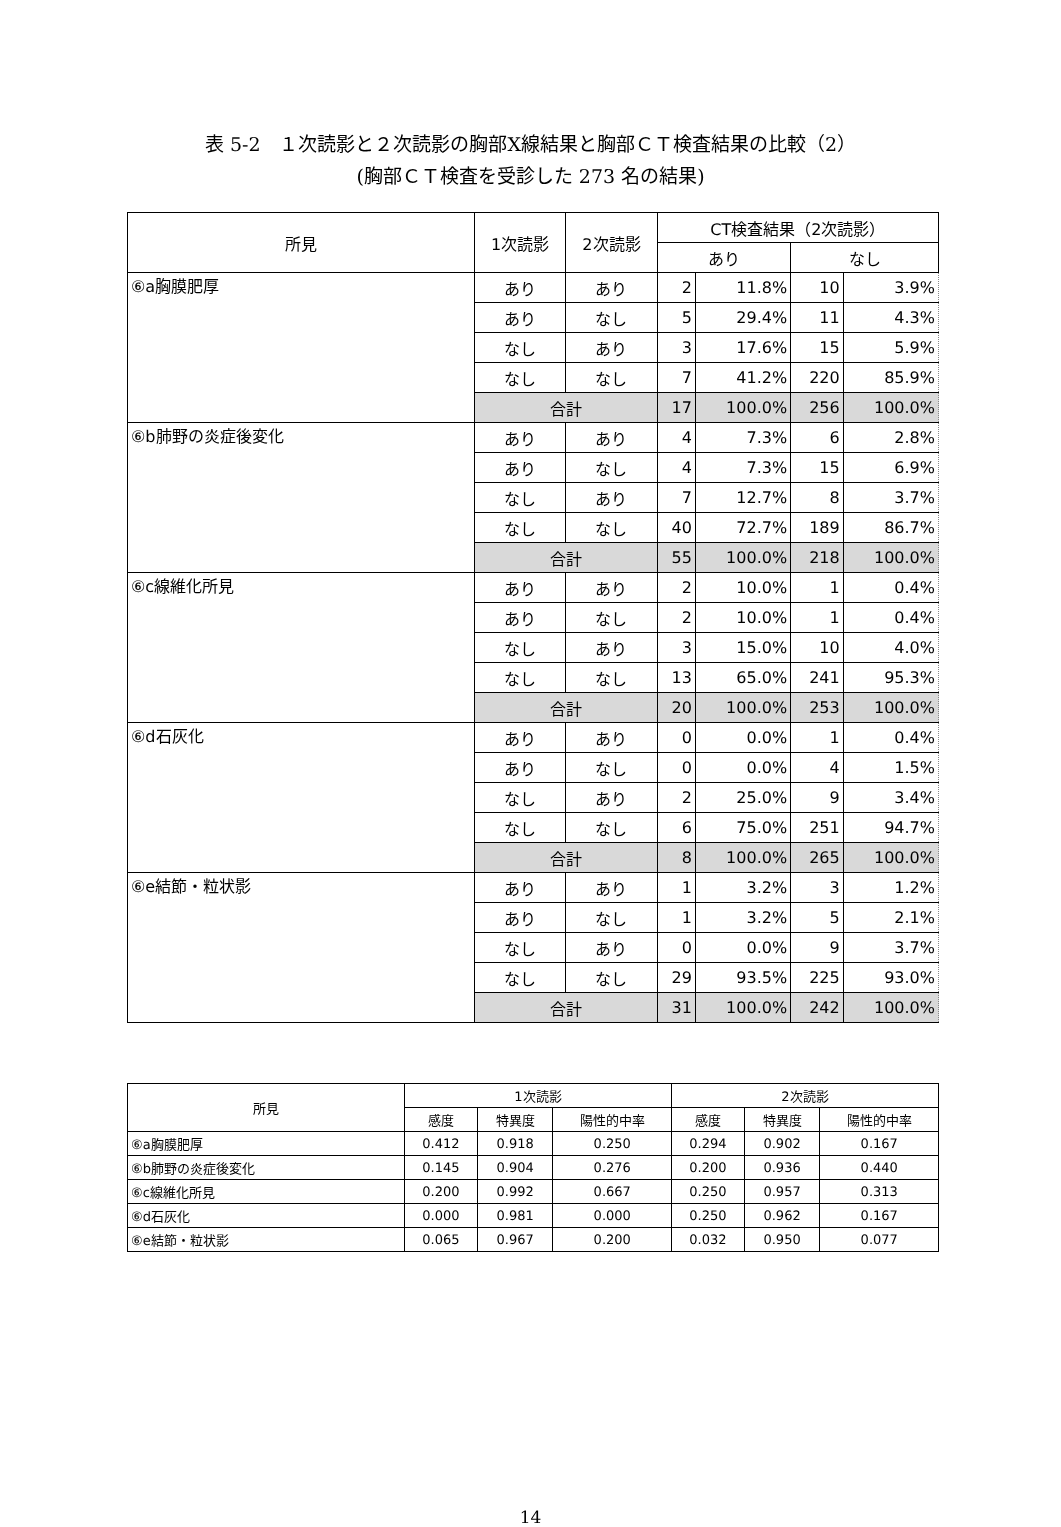表 5-2　１次読影と２次読影の胸部X線結果と胸部ＣＴ検査結果の比較（2）
(胸部ＣＴ検査を受診した 273 名の結果)
| 所見 | 1次読影 | 2次読影 | CT検査結果（2次読影） | | | |
| --- | --- | --- | --- | --- | --- | --- |
| | | | あり | | なし | |
| ⑥a胸膜肥厚 | あり | あり | 2 | 11.8% | 10 | 3.9% |
| | あり | なし | 5 | 29.4% | 11 | 4.3% |
| | なし | あり | 3 | 17.6% | 15 | 5.9% |
| | なし | なし | 7 | 41.2% | 220 | 85.9% |
| | 合計 | | 17 | 100.0% | 256 | 100.0% |
| ⑥b肺野の炎症後変化 | あり | あり | 4 | 7.3% | 6 | 2.8% |
| | あり | なし | 4 | 7.3% | 15 | 6.9% |
| | なし | あり | 7 | 12.7% | 8 | 3.7% |
| | なし | なし | 40 | 72.7% | 189 | 86.7% |
| | 合計 | | 55 | 100.0% | 218 | 100.0% |
| ⑥c線維化所見 | あり | あり | 2 | 10.0% | 1 | 0.4% |
| | あり | なし | 2 | 10.0% | 1 | 0.4% |
| | なし | あり | 3 | 15.0% | 10 | 4.0% |
| | なし | なし | 13 | 65.0% | 241 | 95.3% |
| | 合計 | | 20 | 100.0% | 253 | 100.0% |
| ⑥d石灰化 | あり | あり | 0 | 0.0% | 1 | 0.4% |
| | あり | なし | 0 | 0.0% | 4 | 1.5% |
| | なし | あり | 2 | 25.0% | 9 | 3.4% |
| | なし | なし | 6 | 75.0% | 251 | 94.7% |
| | 合計 | | 8 | 100.0% | 265 | 100.0% |
| ⑥e結節・粒状影 | あり | あり | 1 | 3.2% | 3 | 1.2% |
| | あり | なし | 1 | 3.2% | 5 | 2.1% |
| | なし | あり | 0 | 0.0% | 9 | 3.7% |
| | なし | なし | 29 | 93.5% | 225 | 93.0% |
| | 合計 | | 31 | 100.0% | 242 | 100.0% |
| 所見 | 1次読影 | | | 2次読影 | | |
| --- | --- | --- | --- | --- | --- | --- |
| | 感度 | 特異度 | 陽性的中率 | 感度 | 特異度 | 陽性的中率 |
| ⑥a胸膜肥厚 | 0.412 | 0.918 | 0.250 | 0.294 | 0.902 | 0.167 |
| ⑥b肺野の炎症後変化 | 0.145 | 0.904 | 0.276 | 0.200 | 0.936 | 0.440 |
| ⑥c線維化所見 | 0.200 | 0.992 | 0.667 | 0.250 | 0.957 | 0.313 |
| ⑥d石灰化 | 0.000 | 0.981 | 0.000 | 0.250 | 0.962 | 0.167 |
| ⑥e結節・粒状影 | 0.065 | 0.967 | 0.200 | 0.032 | 0.950 | 0.077 |
14